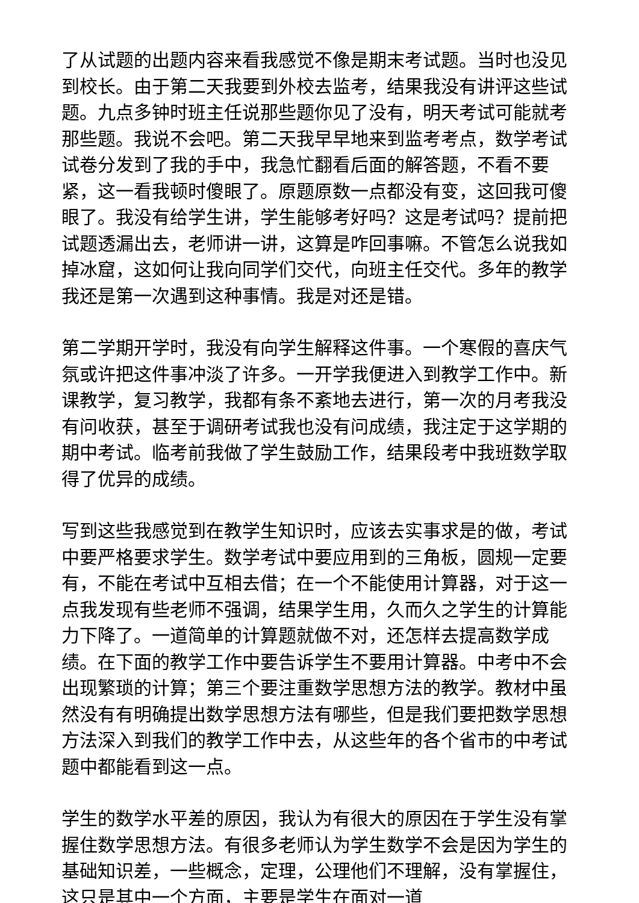了从试题的出题内容来看我感觉不像是期末考试题。当时也没见到校长。由于第二天我要到外校去监考，结果我没有讲评这些试题。九点多钟时班主任说那些题你见了没有，明天考试可能就考那些题。我说不会吧。第二天我早早地来到监考考点，数学考试试卷分发到了我的手中，我急忙翻看后面的解答题，不看不要紧，这一看我顿时傻眼了。原题原数一点都没有变，这回我可傻眼了。我没有给学生讲，学生能够考好吗？这是考试吗？提前把试题透漏出去，老师讲一讲，这算是咋回事嘛。不管怎么说我如掉冰窟，这如何让我向同学们交代，向班主任交代。多年的教学我还是第一次遇到这种事情。我是对还是错。
第二学期开学时，我没有向学生解释这件事。一个寒假的喜庆气氛或许把这件事冲淡了许多。一开学我便进入到教学工作中。新课教学，复习教学，我都有条不紊地去进行，第一次的月考我没有问收获，甚至于调研考试我也没有问成绩，我注定于这学期的期中考试。临考前我做了学生鼓励工作，结果段考中我班数学取得了优异的成绩。
写到这些我感觉到在教学生知识时，应该去实事求是的做，考试中要严格要求学生。数学考试中要应用到的三角板，圆规一定要有，不能在考试中互相去借；在一个不能使用计算器，对于这一点我发现有些老师不强调，结果学生用，久而久之学生的计算能力下降了。一道简单的计算题就做不对，还怎样去提高数学成绩。在下面的教学工作中要告诉学生不要用计算器。中考中不会出现繁琐的计算；第三个要注重数学思想方法的教学。教材中虽然没有有明确提出数学思想方法有哪些，但是我们要把数学思想方法深入到我们的教学工作中去，从这些年的各个省市的中考试题中都能看到这一点。
学生的数学水平差的原因，我认为有很大的原因在于学生没有掌握住数学思想方法。有很多老师认为学生数学不会是因为学生的基础知识差，一些概念，定理，公理他们不理解，没有掌握住，这只是其中一个方面，主要是学生在面对一道